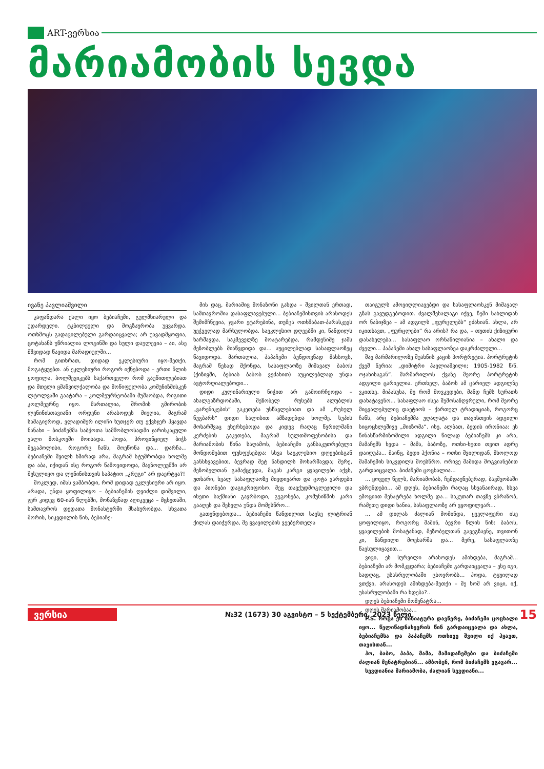ART-ვერსია
მარიამობის სევდა
ივანე პავლიაშვილი
კაფანდარა ქალი იყო ბებიაჩემი, გულმხიარული და უდარდელი. ტკბილეული და მოგზაურობა უყვარდა. ოთხმოცს გადაცილებული გარდაიცვალა; არ უავადმყოფია, ცოტახანს უწრიალია ლოგინში და სული დაულევია – აი, ასე მშვიდად წავიდა მარადიულში...
რომ გითხრათ, დიდად ეკლესიური იყო-მეთქი, მოგატყუებთ. ან ეკლესიური როგორ იქნებოდა – ერთი წლის ყოფილა, ბოლშევიკებს საქართველო რომ გაუწითლებიათ და მთელი ყმაწვილქალობა და მოწიფულობა კომუნიზმისკენ ლტოლვაში გაატარა – კოლმეურნეობაში მუშაობდა, რიგითი კოლმეურნე იყო. მართალია, შრომის გმირობის ლენინისთავიანი ორდენი არასოდეს მიუღია, მაგრამ სამაგიეროდ, ვლადიმერ ილიჩი ხუთჯერ თუ ექვსჯერ ჰყავდა ნანახი – ბიძაჩემმა საბჭოთა სამშობლოსადმი ჯარისკაცული ვალი მოსკოვში მოიხადა. ჰოდა, პროვინციელ ბიჭს მეგაპოლისი, როგორც ჩანს, მოეწონა და... დარჩა... ბებიაჩემი შვილს ხშირად არა, მაგრამ სტუმრობდა ხოლმე და აბა, იქიდან ისე როგორ წამოვიდოდა, მავზოლეუმში არ შესულიყო და ლენინისთვის საპატიო „კრუგი“ არ დაერტყა?!
მოკლედ, იმას ვამბობდი, რომ დიდად ეკლესიური არ იყო. არადა, უნდა ყოფილიყო – ბებიაჩემის ღვიძლი დიშვილი, ჯერ კიდევ 60-იან წლებში, მონაზვნად აღიკვეცა – მცხეთაში, სამთავროს დედათა მონასტერში მსახურობდა. სხვათა შორის, სიკვდილის წინ, ბებიაჩე-
მის დაც, მარიამიც მონაზონი გახდა – შვილთან ერთად, სამთავროშია დასაფლავებული... ბებიაჩემისთვის არასოდეს შემიმჩნევია, ჯვარი ეტარებინა, თუმცა ოთხშაბათ-პარასკევს უეჭველად მარხულობდა. საეკლესიო დღეებში კი, წანდილს ხარშავდა, საკმეველზე მოატარებდა, რამდენიმე ჯამს მეზობლებს მიაწვდიდა და... აუცილებლად სასაფლაოზეც წავიდოდა. მართალია, პაპაჩემი ბუნდოვნად მახსოვს, მაგრამ წესად მქონდა, სასაფლაოზე მიმავალ ბაბოს (ქიზიყში, ბებიას ბაბოს ვეძახით) აუცილებლად უნდა ავტორღიალებოდი...
დიდი კულინარიული ნიჭით არ გამოირჩეოდა – ახალგაზრდობაში, მეზობელ რუსებს ალუბლის „ვარენიკების“ გაკეთება უსწავლებიათ და ამ „რუსულ ნუგბარს“ დიდი ხალისით ამზადებდა ხოლმე. სუპის მოხარშვაც ეხერხებოდა და კიდევ რაღაც წვრილმანი კერძების გაკეთება, მაგრამ სულთმოფენობისა და მარიამობის წინა საღამოს, ბებიაჩემი განსაკუთრებული მონდომებით ფუსფუსებდა: სხვა საეკლესიო დღეებისგან განსხვავებით, ბევრად მეტ წანდილს მოხარშავდა; მერე, მეზობელთან გამაქცევდა, მაგას კარგი ყვავილები აქვს, უთხარი, ხვალ სასაფლაოზე მივდივართ და ცოტა ვარდები და პიონები დაგიკრიფოსო. მეც თავქუდმოგლეჯილი და ისეთი საქმიანი გავრბოდი, გეგონება, კომუნიზმის კარი გააღეს და შესვლა უნდა მომესწრო...
გათენდებოდა... ბებიაჩემი წანდილით სავსე ლიტრიან ქილას დაიჭერდა, მე ყვავილების ვეებერთელა
თაიგულს ამოვიღლიავებდი და სასაფლაოსკენ მიმავალ გზას გავუდგებოდით. ძვალშესალაგი იქვე, ჩემი სახლიდან ორ ნაბიჯზეა – ამ ადგილს „ფურცლებს“ ეძახიან. ახლა, არ იკითხავთ, „ფურცლები“ რა არის? რა და, – თუთის ქიზიყური დასახელება... სასაფლაო ორნაწილიანია – ახალი და ძველი... პაპაჩემი ახალ სასაფლაოზეა დაკრძალული...
შავ მარმარილოზე შუახნის კაცის პორტრეტია. პორტრეტის ქვეშ წერია: „დიმიტრი პავლიაშვილი; 1905-1982 წ/წ. ოჯახისაგან“. მარმარილოს ქვაზე მეორე პორტრეტის ადგილი ცარიელია. ერთხელ, ბაბოს ამ ცარიელ ადგილზე ვკითხე. მიპასუხა, მე რომ მოვკვდები, მანდ ჩემს სურათს დახატავენო... სასაფლაო ისეა შემოსაზღვრული, რომ მეორე მიცვალებულიც დაეტიოს – ქართულ ტრადიციას, როგორც ჩანს, არც ბებიაჩემმა უღალატა და თავისთვის ადგილი სიცოცხლეშივე „მიიზომა“. ისე, ალბათ, ბედის ირონიაა: ეს წინასწარმიზომილი ადგილი წილად ბებიაჩემს კი არა, მამაჩემს ხვდა – მამა, ბაბოზე, ოთხი-ხუთი თვით ადრე დაიღუპა... მაინც, ბედი ჰქონია – ოთხი შვილიდან, მხოლოდ მამაჩემის სიკვდილს მოესწრო. ორივე მამიდა მოგვიანებით გარდაიცვალა. ბიძაჩემი ცოცხალია...
... ყოველ წელს, მარიამობას, ჩემდაუნებურად, ბავშვობაში ვბრუნდები... ამ დღეს, ბებიაჩემი რაღაც სხვანაირად, სხვა ემოციით მენატრება ხოლმე და... საკუთარ თავზე ვბრაზობ, რამეთუ დიდი ხანია, სასაფლაოზე არ ვყოფილვარ...
... ამ დილას ძალიან მომინდა, ყველაფერი ისე ყოფილიყო, როგორც მაშინ, ბევრი წლის წინ: ბაბოს, ყვავილების მოსატანად, მეზობელთან გავეგზავნე, თვითონ კი, წანდილი მოეხარშა და... მერე, სასაფლაოზე წავსულიყავით...
ვიცი, ეს სურვილი არასოდეს ამიხდება, მაგრამ... ბებიაჩემი არ მომკვდარა; ბებიაჩემი გარდაიცვალა – ესე იგი, სადღაც, უსასრულობაში ცხოვრობს... ჰოდა, ტყუილად ვთქვი, არასოდეს ამიხდება-მეთქი – მე ხომ არ ვიცი, იქ, უსასრულობაში რა ხდება?..
დღეს ბებიაჩემი მომენატრა...
დღეს მარიამობაა...
P.S. როცა ეს მინიატურა დავწერე, ბიძაჩემი ცოცხალი იყო... წელიწადნახევრის წინ გარდაიცვალა და ახლა, ბებიაჩემსა და პაპაჩემს ოთხივე შვილი იქ ჰყავთ, თავისთან...
ჰო, ბაბო, პაპა, მამა, მამიდაჩემები და ბიძაჩემი ძალიან მენატრებიან... ამბობენ, რომ ბიძაჩემს ვგავარ...
სევდიანია მარიამობა, ძალიან სევდიანი...
ვერსია
№32 (1673) 30 აგვისტო – 5 სექტემბერი, 2023 წელი
15